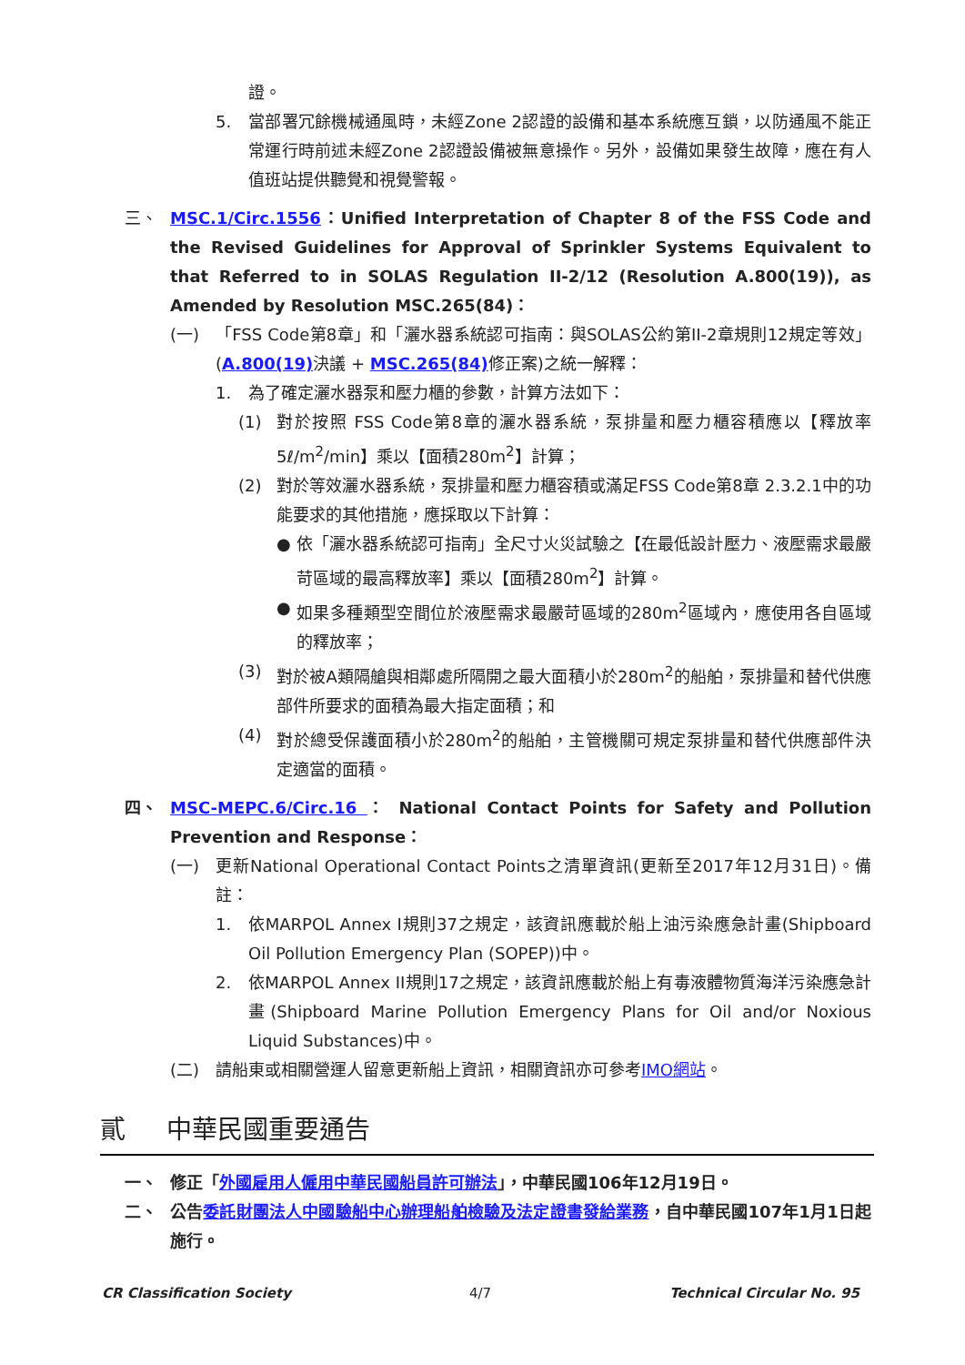證。
5. 當部署冗餘機械通風時，未經Zone 2認證的設備和基本系統應互鎖，以防通風不能正常運行時前述未經Zone 2認證設備被無意操作。另外，設備如果發生故障，應在有人值班站提供聽覺和視覺警報。
三、 MSC.1/Circ.1556：Unified Interpretation of Chapter 8 of the FSS Code and the Revised Guidelines for Approval of Sprinkler Systems Equivalent to that Referred to in SOLAS Regulation II-2/12 (Resolution A.800(19)), as Amended by Resolution MSC.265(84)：
(一) 「FSS Code第8章」和「灑水器系統認可指南：與SOLAS公約第II-2章規則12規定等效」(A.800(19) 決議 + MSC.265(84) 修正案)之統一解釋：
1. 為了確定灑水器泵和壓力櫃的參數，計算方法如下：
(1) 對於按照 FSS Code第8章的灑水器系統，泵排量和壓力櫃容積應以【釋放率5ℓ/m<sup>2</sup>/min】乘以【面積280m<sup>2</sup>】計算；
(2) 對於等效灑水器系統，泵排量和壓力櫃容積或滿足FSS Code第8章 2.3.2.1中的功能要求的其他措施，應採取以下計算：
● 依「灑水器系統認可指南」全尺寸火災試驗之【在最低設計壓力、液壓需求最嚴苛區域的最高釋放率】乘以【面積280m<sup>2</sup>】計算。
● 如果多種類型空間位於液壓需求最嚴苛區域的280m<sup>2</sup>區域內，應使用各自區域的釋放率；
(3) 對於被A類隔艙與相鄰處所隔開之最大面積小於280m<sup>2</sup>的船舶，泵排量和替代供應部件所要求的面積為最大指定面積；和
(4) 對於總受保護面積小於280m<sup>2</sup>的船舶，主管機關可規定泵排量和替代供應部件決定適當的面積。
四、 MSC-MEPC.6/Circ.16 ： National Contact Points for Safety and Pollution Prevention and Response：
(一) 更新National Operational Contact Points之清單資訊(更新至2017年12月31日)。備註：
1. 依MARPOL Annex I規則37之規定，該資訊應載於船上油污染應急計畫(Shipboard Oil Pollution Emergency Plan (SOPEP))中。
2. 依MARPOL Annex II規則17之規定，該資訊應載於船上有毒液體物質海洋污染應急計畫(Shipboard Marine Pollution Emergency Plans for Oil and/or Noxious Liquid Substances)中。
(二) 請船東或相關營運人留意更新船上資訊，相關資訊亦可參考IMO網站。
貳 中華民國重要通告
一、 修正「外國雇用人僱用中華民國船員許可辦法」，中華民國106年12月19日。
二、 公告委託財團法人中國驗船中心辦理船舶檢驗及法定證書發給業務，自中華民國107年1月1日起施行。
CR Classification Society 4/7 Technical Circular No. 95